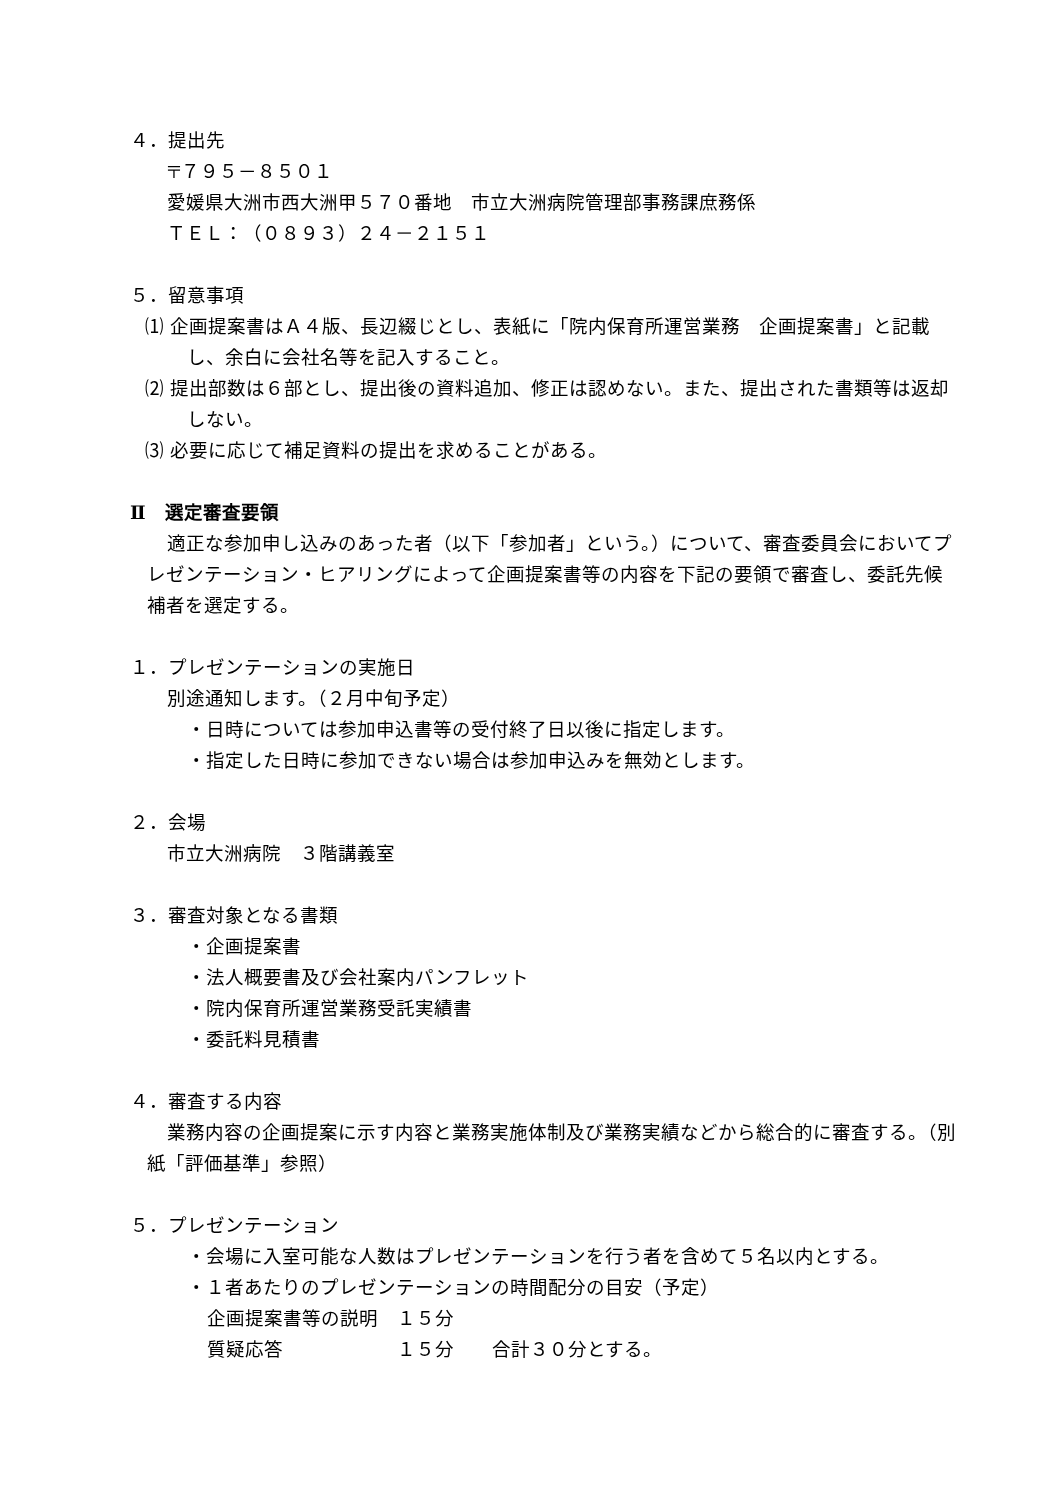４．提出先
〒７９５－８５０１
愛媛県大洲市西大洲甲５７０番地　市立大洲病院管理部事務課庶務係
ＴＥＬ：（０８９３）２４－２１５１
５．留意事項
⑴ 企画提案書はＡ４版、長辺綴じとし、表紙に「院内保育所運営業務　企画提案書」と記載し、余白に会社名等を記入すること。
⑵ 提出部数は６部とし、提出後の資料追加、修正は認めない。また、提出された書類等は返却しない。
⑶ 必要に応じて補足資料の提出を求めることがある。
Ⅱ　選定審査要領
適正な参加申し込みのあった者（以下「参加者」という。）について、審査委員会においてプレゼンテーション・ヒアリングによって企画提案書等の内容を下記の要領で審査し、委託先候補者を選定する。
１．プレゼンテーションの実施日
別途通知します。（２月中旬予定）
・日時については参加申込書等の受付終了日以後に指定します。
・指定した日時に参加できない場合は参加申込みを無効とします。
２．会場
市立大洲病院　３階講義室
３．審査対象となる書類
・企画提案書
・法人概要書及び会社案内パンフレット
・院内保育所運営業務受託実績書
・委託料見積書
４．審査する内容
業務内容の企画提案に示す内容と業務実施体制及び業務実績などから総合的に審査する。（別紙「評価基準」参照）
５．プレゼンテーション
・会場に入室可能な人数はプレゼンテーションを行う者を含めて５名以内とする。
・１者あたりのプレゼンテーションの時間配分の目安（予定）
企画提案書等の説明　１５分
質疑応答　　　　　　１５分　　合計３０分とする。